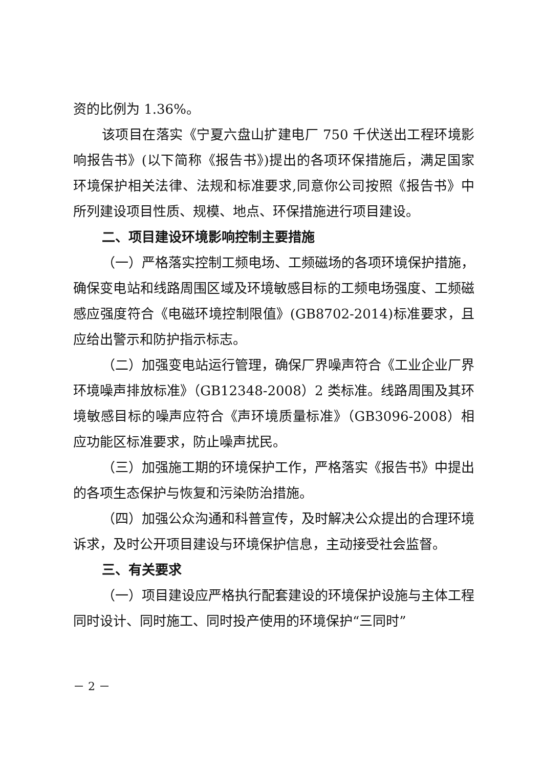资的比例为 1.36%。
该项目在落实《宁夏六盘山扩建电厂 750 千伏送出工程环境影响报告书》(以下简称《报告书》)提出的各项环保措施后，满足国家环境保护相关法律、法规和标准要求,同意你公司按照《报告书》中所列建设项目性质、规模、地点、环保措施进行项目建设。
二、项目建设环境影响控制主要措施
（一）严格落实控制工频电场、工频磁场的各项环境保护措施，确保变电站和线路周围区域及环境敏感目标的工频电场强度、工频磁感应强度符合《电磁环境控制限值》(GB8702-2014)标准要求，且应给出警示和防护指示标志。
（二）加强变电站运行管理，确保厂界噪声符合《工业企业厂界环境噪声排放标准》（GB12348-2008）2 类标准。线路周围及其环境敏感目标的噪声应符合《声环境质量标准》（GB3096-2008）相应功能区标准要求，防止噪声扰民。
（三）加强施工期的环境保护工作，严格落实《报告书》中提出的各项生态保护与恢复和污染防治措施。
（四）加强公众沟通和科普宣传，及时解决公众提出的合理环境诉求，及时公开项目建设与环境保护信息，主动接受社会监督。
三、有关要求
（一）项目建设应严格执行配套建设的环境保护设施与主体工程同时设计、同时施工、同时投产使用的环境保护“三同时”
－ 2 －